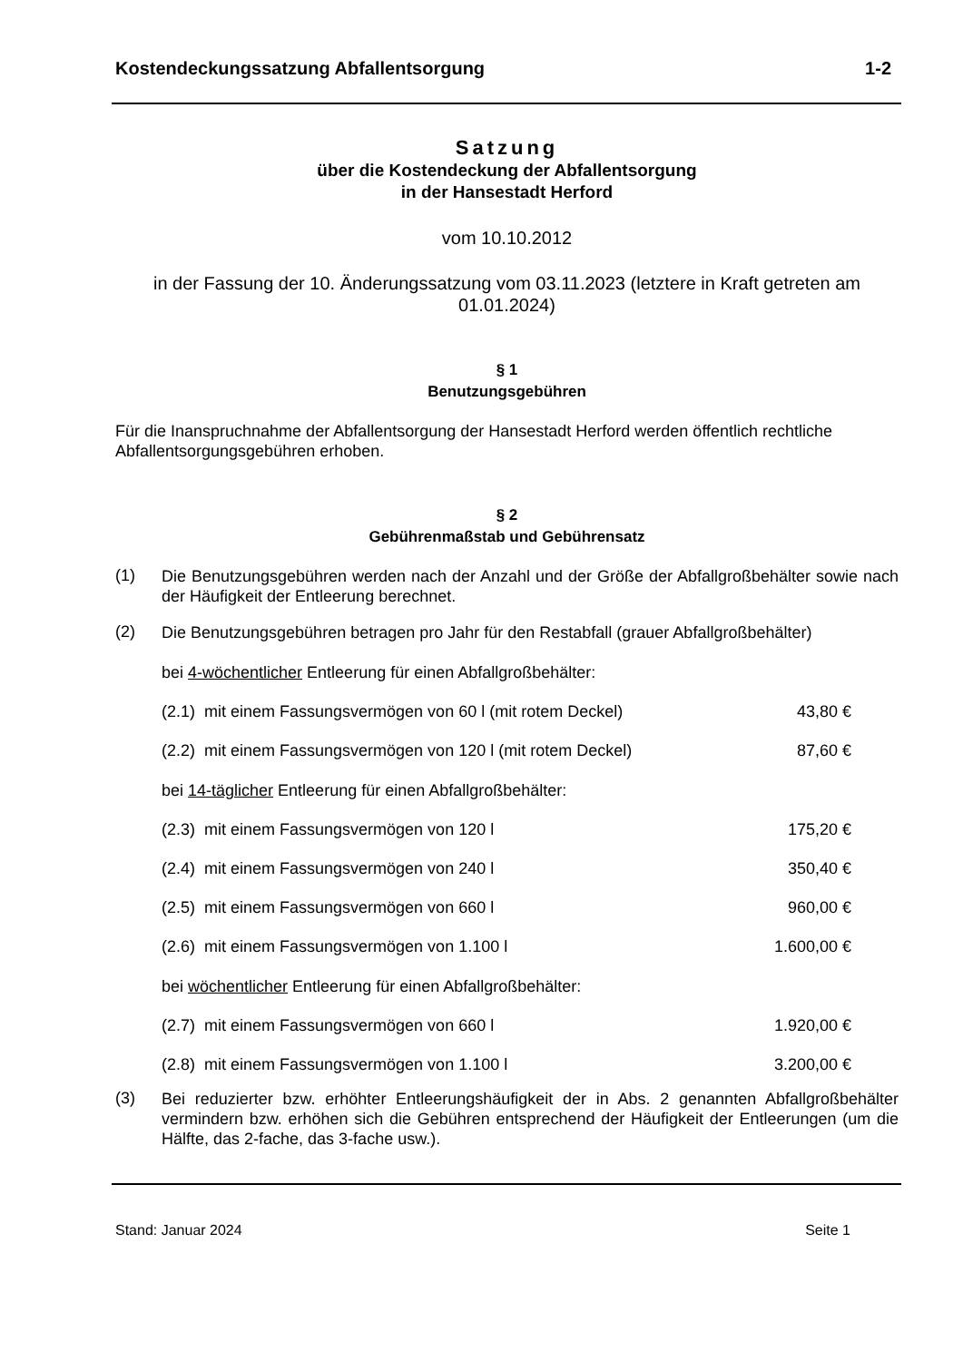Kostendeckungssatzung Abfallentsorgung 1-2
Satzung
über die Kostendeckung der Abfallentsorgung
in der Hansestadt Herford
vom 10.10.2012
in der Fassung der 10. Änderungssatzung vom 03.11.2023 (letztere in Kraft getreten am 01.01.2024)
§ 1
Benutzungsgebühren
Für die Inanspruchnahme der Abfallentsorgung der Hansestadt Herford werden öffentlich rechtliche Abfallentsorgungsgebühren erhoben.
§ 2
Gebührenmaßstab und Gebührensatz
(1)
Die Benutzungsgebühren werden nach der Anzahl und der Größe der Abfallgroßbehälter sowie nach der Häufigkeit der Entleerung berechnet.
(2)
Die Benutzungsgebühren betragen pro Jahr für den Restabfall (grauer Abfallgroßbehälter)
bei 4-wöchentlicher Entleerung für einen Abfallgroßbehälter:
(2.1) mit einem Fassungsvermögen von 60 l (mit rotem Deckel) 43,80 €
(2.2) mit einem Fassungsvermögen von 120 l (mit rotem Deckel) 87,60 €
bei 14-täglicher Entleerung für einen Abfallgroßbehälter:
(2.3) mit einem Fassungsvermögen von 120 l 175,20 €
(2.4) mit einem Fassungsvermögen von 240 l 350,40 €
(2.5) mit einem Fassungsvermögen von 660 l 960,00 €
(2.6) mit einem Fassungsvermögen von 1.100 l 1.600,00 €
bei wöchentlicher Entleerung für einen Abfallgroßbehälter:
(2.7) mit einem Fassungsvermögen von 660 l 1.920,00 €
(2.8) mit einem Fassungsvermögen von 1.100 l 3.200,00 €
(3)
Bei reduzierter bzw. erhöhter Entleerungshäufigkeit der in Abs. 2 genannten Abfallgroßbehälter vermindern bzw. erhöhen sich die Gebühren entsprechend der Häufigkeit der Entleerungen (um die Hälfte, das 2-fache, das 3-fache usw.).
Stand: Januar 2024 Seite 1